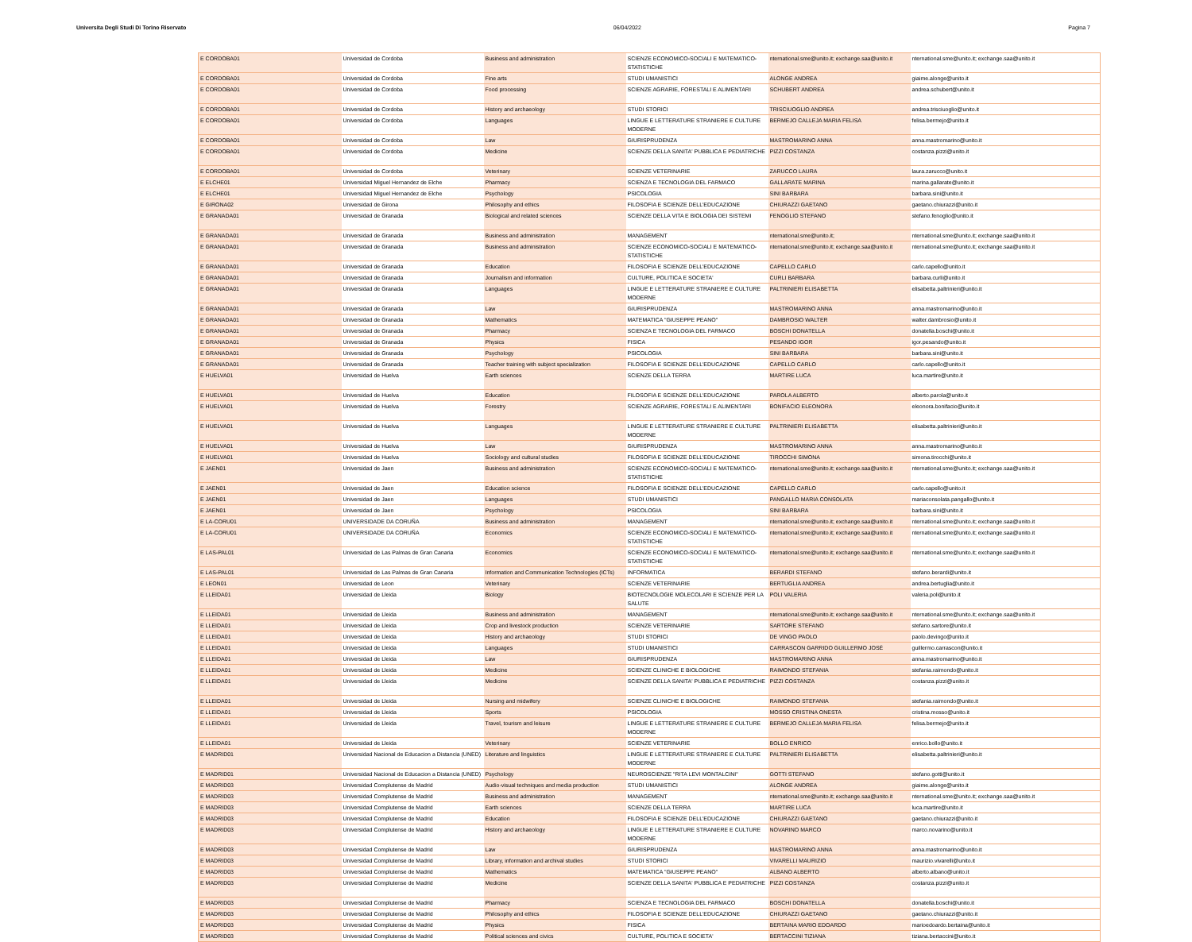Universita Degli Studi Di Torino Riservato 06/04/2022 Pagina 7
| E CORDOBA01 | Universidad de Cordoba | Business and administration | SCIENZE ECONOMICO-SOCIALI E MATEMATICO-STATISTICHE | nternational.sme@unito.it; exchange.saa@unito.it | nternational.sme@unito.it; exchange.saa@unito.it |
| E CORDOBA01 | Universidad de Cordoba | Fine arts | STUDI UMANISTICI | ALONGE ANDREA | giaime.alonge@unito.it |
| E CORDOBA01 | Universidad de Cordoba | Food processing | SCIENZE AGRARIE, FORESTALI E ALIMENTARI | SCHUBERT ANDREA | andrea.schubert@unito.it |
| E CORDOBA01 | Universidad de Cordoba | History and archaeology | STUDI STORICI | TRISCIUOGLIO ANDREA | andrea.trisciuoglio@unito.it |
| E CORDOBA01 | Universidad de Cordoba | Languages | LINGUE E LETTERATURE STRANIERE E CULTURE MODERNE | BERMEJO CALLEJA MARIA FELISA | felisa.bermejo@unito.it |
| E CORDOBA01 | Universidad de Cordoba | Law | GIURISPRUDENZA | MASTROMARINO ANNA | anna.mastromarino@unito.it |
| E CORDOBA01 | Universidad de Cordoba | Medicine | SCIENZE DELLA SANITA' PUBBLICA E PEDIATRICHE | PIZZI COSTANZA | costanza.pizzi@unito.it |
| E CORDOBA01 | Universidad de Cordoba | Veterinary | SCIENZE VETERINARIE | ZARUCCO LAURA | laura.zarucco@unito.it |
| E ELCHE01 | Universidad Miguel Hernandez de Elche | Pharmacy | SCIENZA E TECNOLOGIA DEL FARMACO | GALLARATE MARINA | marina.gallarate@unito.it |
| E ELCHE01 | Universidad Miguel Hernandez de Elche | Psychology | PSICOLOGIA | SINI BARBARA | barbara.sini@unito.it |
| E GIRONA02 | Universidad de Girona | Philosophy and ethics | FILOSOFIA E SCIENZE DELL'EDUCAZIONE | CHIURAZZI GAETANO | gaetano.chiurazzi@unito.it |
| E GRANADA01 | Universidad de Granada | Biological and related sciences | SCIENZE DELLA VITA E BIOLOGIA DEI SISTEMI | FENOGLIO STEFANO | stefano.fenoglio@unito.it |
| E GRANADA01 | Universidad de Granada | Business and administration | MANAGEMENT | nternational.sme@unito.it; | nternational.sme@unito.it; exchange.saa@unito.it |
| E GRANADA01 | Universidad de Granada | Business and administration | SCIENZE ECONOMICO-SOCIALI E MATEMATICO-STATISTICHE | nternational.sme@unito.it; exchange.saa@unito.it | nternational.sme@unito.it; exchange.saa@unito.it |
| E GRANADA01 | Universidad de Granada | Education | FILOSOFIA E SCIENZE DELL'EDUCAZIONE | CAPELLO CARLO | carlo.capello@unito.it |
| E GRANADA01 | Universidad de Granada | Journalism and information | CULTURE, POLITICA E SOCIETA' | CURLI BARBARA | barbara.curli@unito.it |
| E GRANADA01 | Universidad de Granada | Languages | LINGUE E LETTERATURE STRANIERE E CULTURE MODERNE | PALTRINIERI ELISABETTA | elisabetta.paltrinieri@unito.it |
| E GRANADA01 | Universidad de Granada | Law | GIURISPRUDENZA | MASTROMARINO ANNA | anna.mastromarino@unito.it |
| E GRANADA01 | Universidad de Granada | Mathematics | MATEMATICA "GIUSEPPE PEANO" | DAMBROSIO WALTER | walter.dambrosio@unito.it |
| E GRANADA01 | Universidad de Granada | Pharmacy | SCIENZA E TECNOLOGIA DEL FARMACO | BOSCHI DONATELLA | donatella.boschi@unito.it |
| E GRANADA01 | Universidad de Granada | Physics | FISICA | PESANDO IGOR | igor.pesando@unito.it |
| E GRANADA01 | Universidad de Granada | Psychology | PSICOLOGIA | SINI BARBARA | barbara.sini@unito.it |
| E GRANADA01 | Universidad de Granada | Teacher training with subject specialization | FILOSOFIA E SCIENZE DELL'EDUCAZIONE | CAPELLO CARLO | carlo.capello@unito.it |
| E HUELVA01 | Universidad de Huelva | Earth sciences | SCIENZE DELLA TERRA | MARTIRE LUCA | luca.martire@unito.it |
| E HUELVA01 | Universidad de Huelva | Education | FILOSOFIA E SCIENZE DELL'EDUCAZIONE | PAROLA ALBERTO | alberto.parola@unito.it |
| E HUELVA01 | Universidad de Huelva | Forestry | SCIENZE AGRARIE, FORESTALI E ALIMENTARI | BONIFACIO ELEONORA | eleonora.bonifacio@unito.it |
| E HUELVA01 | Universidad de Huelva | Languages | LINGUE E LETTERATURE STRANIERE E CULTURE MODERNE | PALTRINIERI ELISABETTA | elisabetta.paltrinieri@unito.it |
| E HUELVA01 | Universidad de Huelva | Law | GIURISPRUDENZA | MASTROMARINO ANNA | anna.mastromarino@unito.it |
| E HUELVA01 | Universidad de Huelva | Sociology and cultural studies | FILOSOFIA E SCIENZE DELL'EDUCAZIONE | TIROCCHI SIMONA | simona.tirocchi@unito.it |
| E JAEN01 | Universidad de Jaen | Business and administration | SCIENZE ECONOMICO-SOCIALI E MATEMATICO-STATISTICHE | nternational.sme@unito.it; exchange.saa@unito.it | nternational.sme@unito.it; exchange.saa@unito.it |
| E JAEN01 | Universidad de Jaen | Education science | FILOSOFIA E SCIENZE DELL'EDUCAZIONE | CAPELLO CARLO | carlo.capello@unito.it |
| E JAEN01 | Universidad de Jaen | Languages | STUDI UMANISTICI | PANGALLO MARIA CONSOLATA | mariaconsolata.pangallo@unito.it |
| E JAEN01 | Universidad de Jaen | Psychology | PSICOLOGIA | SINI BARBARA | barbara.sini@unito.it |
| E LA-CORU01 | UNIVERSIDADE DA CORUÑA | Business and administration | MANAGEMENT | nternational.sme@unito.it; exchange.saa@unito.it | nternational.sme@unito.it; exchange.saa@unito.it |
| E LA-CORU01 | UNIVERSIDADE DA CORUÑA | Economics | SCIENZE ECONOMICO-SOCIALI E MATEMATICO-STATISTICHE | nternational.sme@unito.it; exchange.saa@unito.it | nternational.sme@unito.it; exchange.saa@unito.it |
| E LAS-PAL01 | Universidad de Las Palmas de Gran Canaria | Economics | SCIENZE ECONOMICO-SOCIALI E MATEMATICO-STATISTICHE | nternational.sme@unito.it; exchange.saa@unito.it | nternational.sme@unito.it; exchange.saa@unito.it |
| E LAS-PAL01 | Universidad de Las Palmas de Gran Canaria | Information and Communication Technologies (ICTs) | INFORMATICA | BERARDI STEFANO | stefano.berardi@unito.it |
| E LEON01 | Universidad de Leon | Veterinary | SCIENZE VETERINARIE | BERTUGLIA ANDREA | andrea.bertuglia@unito.it |
| E LLEIDA01 | Universidad de Lleida | Biology | BIOTECNOLOGIE MOLECOLARI E SCIENZE PER LA SALUTE | POLI VALERIA | valeria.poli@unito.it |
| E LLEIDA01 | Universidad de Lleida | Business and administration | MANAGEMENT | nternational.sme@unito.it; exchange.saa@unito.it | nternational.sme@unito.it; exchange.saa@unito.it |
| E LLEIDA01 | Universidad de Lleida | Crop and livestock production | SCIENZE VETERINARIE | SARTORE STEFANO | stefano.sartore@unito.it |
| E LLEIDA01 | Universidad de Lleida | History and archaeology | STUDI STORICI | DE VINGO PAOLO | paolo.devingo@unito.it |
| E LLEIDA01 | Universidad de Lleida | Languages | STUDI UMANISTICI | CARRASCON GARRIDO GUILLERMO JOSÉ | guillermo.carrascon@unito.it |
| E LLEIDA01 | Universidad de Lleida | Law | GIURISPRUDENZA | MASTROMARINO ANNA | anna.mastromarino@unito.it |
| E LLEIDA01 | Universidad de Lleida | Medicine | SCIENZE CLINICHE E BIOLOGICHE | RAIMONDO STEFANIA | stefania.raimondo@unito.it |
| E LLEIDA01 | Universidad de Lleida | Medicine | SCIENZE DELLA SANITA' PUBBLICA E PEDIATRICHE | PIZZI COSTANZA | costanza.pizzi@unito.it |
| E LLEIDA01 | Universidad de Lleida | Nursing and midwifery | SCIENZE CLINICHE E BIOLOGICHE | RAIMONDO STEFANIA | stefania.raimondo@unito.it |
| E LLEIDA01 | Universidad de Lleida | Sports | PSICOLOGIA | MOSSO CRISTINA ONESTA | cristina.mosso@unito.it |
| E LLEIDA01 | Universidad de Lleida | Travel, tourism and leisure | LINGUE E LETTERATURE STRANIERE E CULTURE MODERNE | BERMEJO CALLEJA MARIA FELISA | felisa.bermejo@unito.it |
| E LLEIDA01 | Universidad de Lleida | Veterinary | SCIENZE VETERINARIE | BOLLO ENRICO | enrico.bollo@unito.it |
| E MADRID01 | Universidad Nacional de Educacion a Distancia (UNED) | Literature and linguistics | LINGUE E LETTERATURE STRANIERE E CULTURE MODERNE | PALTRINIERI ELISABETTA | elisabetta.paltrinieri@unito.it |
| E MADRID01 | Universidad Nacional de Educacion a Distancia (UNED) | Psychology | NEUROSCIENZE "RITA LEVI MONTALCINI" | GOTTI STEFANO | stefano.gotti@unito.it |
| E MADRID03 | Universidad Complutense de Madrid | Audio-visual techniques and media production | STUDI UMANISTICI | ALONGE ANDREA | giaime.alonge@unito.it |
| E MADRID03 | Universidad Complutense de Madrid | Business and administration | MANAGEMENT | nternational.sme@unito.it; exchange.saa@unito.it | nternational.sme@unito.it; exchange.saa@unito.it |
| E MADRID03 | Universidad Complutense de Madrid | Earth sciences | SCIENZE DELLA TERRA | MARTIRE LUCA | luca.martire@unito.it |
| E MADRID03 | Universidad Complutense de Madrid | Education | FILOSOFIA E SCIENZE DELL'EDUCAZIONE | CHIURAZZI GAETANO | gaetano.chiurazzi@unito.it |
| E MADRID03 | Universidad Complutense de Madrid | History and archaeology | LINGUE E LETTERATURE STRANIERE E CULTURE MODERNE | NOVARINO MARCO | marco.novarino@unito.it |
| E MADRID03 | Universidad Complutense de Madrid | Law | GIURISPRUDENZA | MASTROMARINO ANNA | anna.mastromarino@unito.it |
| E MADRID03 | Universidad Complutense de Madrid | Library, information and archival studies | STUDI STORICI | VIVARELLI MAURIZIO | maurizio.vivarelli@unito.it |
| E MADRID03 | Universidad Complutense de Madrid | Mathematics | MATEMATICA "GIUSEPPE PEANO" | ALBANO ALBERTO | alberto.albano@unito.it |
| E MADRID03 | Universidad Complutense de Madrid | Medicine | SCIENZE DELLA SANITA' PUBBLICA E PEDIATRICHE | PIZZI COSTANZA | costanza.pizzi@unito.it |
| E MADRID03 | Universidad Complutense de Madrid | Pharmacy | SCIENZA E TECNOLOGIA DEL FARMACO | BOSCHI DONATELLA | donatella.boschi@unito.it |
| E MADRID03 | Universidad Complutense de Madrid | Philosophy and ethics | FILOSOFIA E SCIENZE DELL'EDUCAZIONE | CHIURAZZI GAETANO | gaetano.chiurazzi@unito.it |
| E MADRID03 | Universidad Complutense de Madrid | Physics | FISICA | BERTAINA MARIO EDOARDO | marioedoardo.bertaina@unito.it |
| E MADRID03 | Universidad Complutense de Madrid | Political sciences and civics | CULTURE, POLITICA E SOCIETA' | BERTACCINI TIZIANA | tiziana.bertaccini@unito.it |